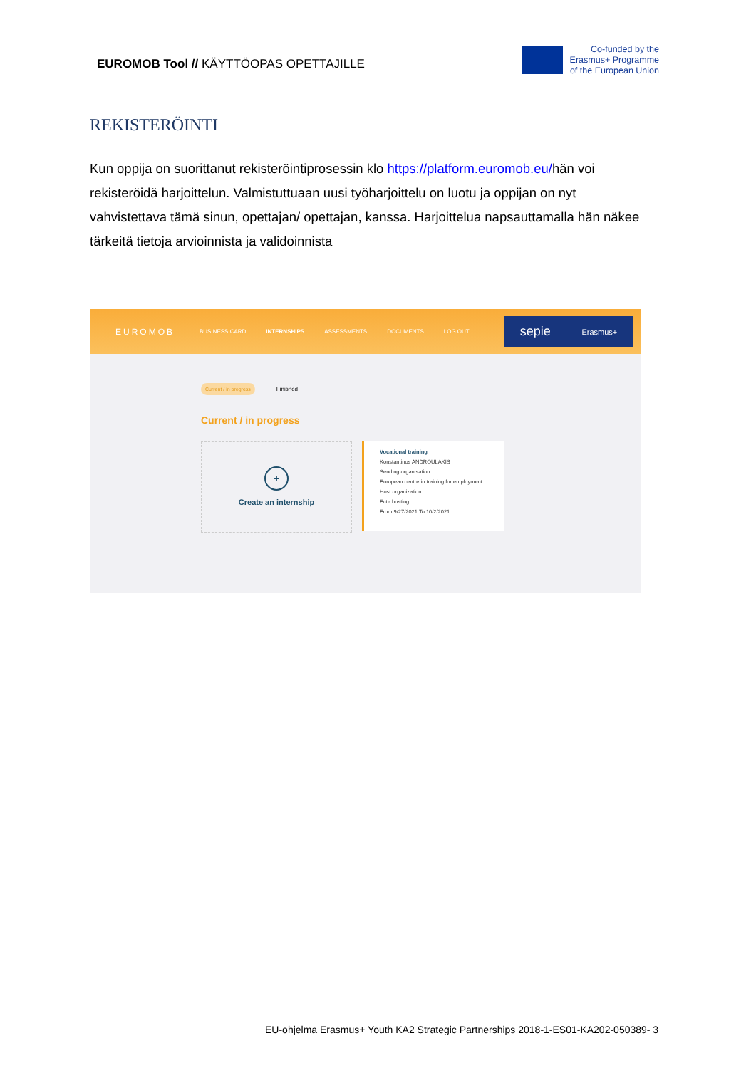EUROMOB Tool // KÄYTTÖOPAS OPETTAJILLE
Co-funded by the
Erasmus+ Programme
of the European Union
REKISTERÖINTI
Kun oppija on suorittanut rekisteröintiprosessin klo https://platform.euromob.eu/hän voi rekisteröidä harjoittelun. Valmistuttuaan uusi työharjoittelu on luotu ja oppijan on nyt vahvistettava tämä sinun, opettajan/ opettajan, kanssa. Harjoittelua napsauttamalla hän näkee tärkeitä tietoja arvioinnista ja validoinnista
EUROMOB BUSINESS CARD INTERNSHIPS ASSESSMENTS DOCUMENTS LOG OUT
sepie Erasmus+
Current / in progress Finished
Current / in progress
+
Create an internship
Vocational training
Konstantinos ANDROULAKIS
Sending organisation :
European centre in training for employment
Host organization :
Ecte hosting
From 9/27/2021 To 10/2/2021
EU-ohjelma Erasmus+ Youth KA2 Strategic Partnerships 2018-1-ES01-KA202-050389- 3